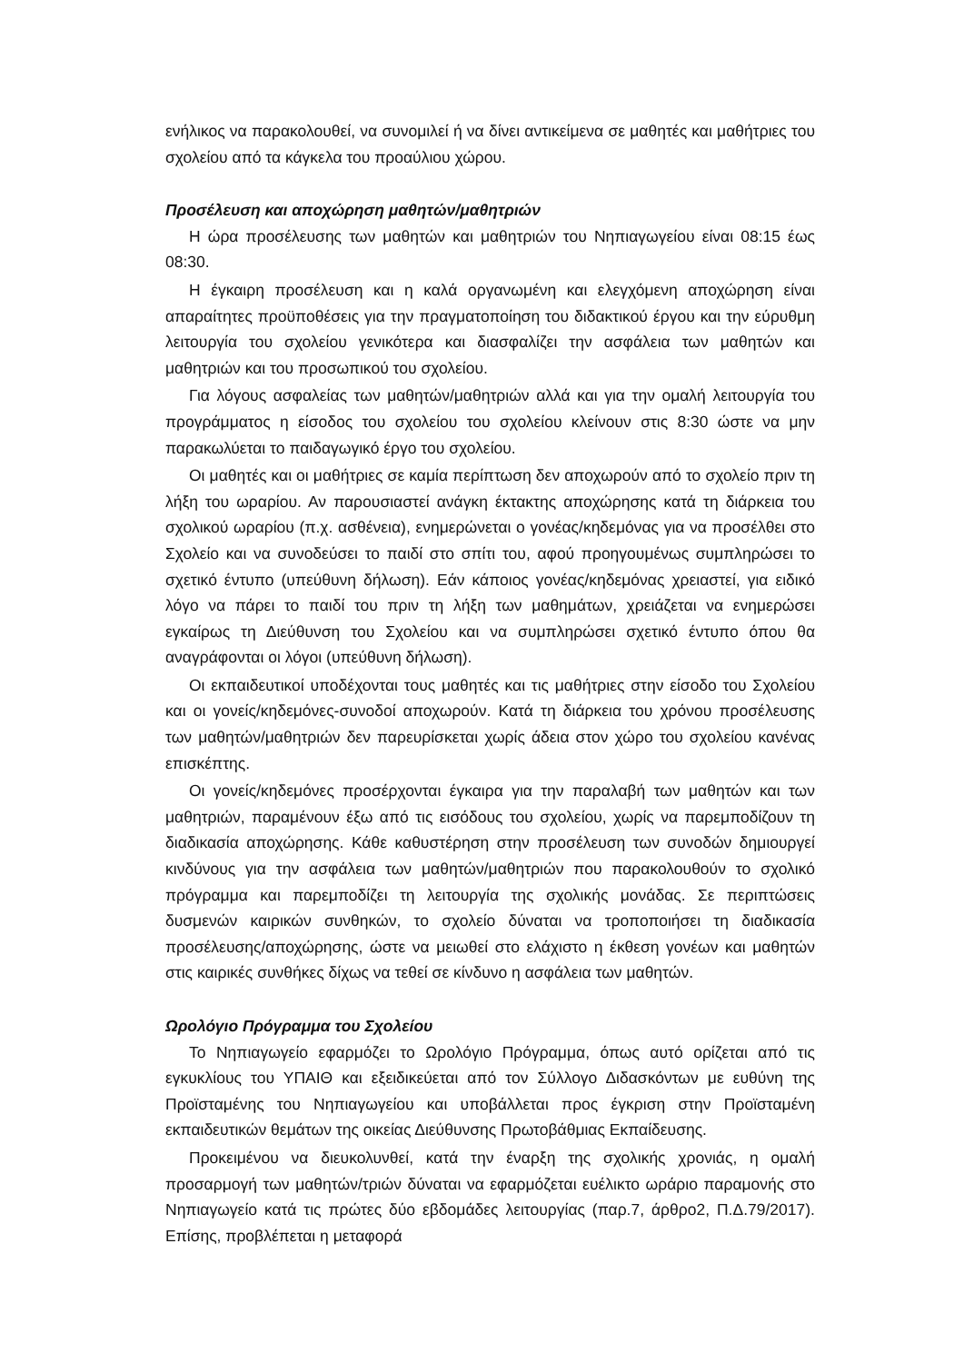ενήλικος να παρακολουθεί, να συνομιλεί ή να δίνει αντικείμενα σε μαθητές και μαθήτριες του σχολείου από τα κάγκελα του προαύλιου χώρου.
Προσέλευση και αποχώρηση μαθητών/μαθητριών
Η ώρα προσέλευσης των μαθητών και μαθητριών του Νηπιαγωγείου είναι 08:15 έως 08:30.
Η έγκαιρη προσέλευση και η καλά οργανωμένη και ελεγχόμενη αποχώρηση είναι απαραίτητες προϋποθέσεις για την πραγματοποίηση του διδακτικού έργου και την εύρυθμη λειτουργία του σχολείου γενικότερα και διασφαλίζει την ασφάλεια των μαθητών και μαθητριών και του προσωπικού του σχολείου.
Για λόγους ασφαλείας των μαθητών/μαθητριών αλλά και για την ομαλή λειτουργία του προγράμματος η είσοδος του σχολείου του σχολείου κλείνουν στις 8:30 ώστε να μην παρακωλύεται το παιδαγωγικό έργο του σχολείου.
Οι μαθητές και οι μαθήτριες σε καμία περίπτωση δεν αποχωρούν από το σχολείο πριν τη λήξη του ωραρίου. Αν παρουσιαστεί ανάγκη έκτακτης αποχώρησης κατά τη διάρκεια του σχολικού ωραρίου (π.χ. ασθένεια), ενημερώνεται ο γονέας/κηδεμόνας για να προσέλθει στο Σχολείο και να συνοδεύσει το παιδί στο σπίτι του, αφού προηγουμένως συμπληρώσει το σχετικό έντυπο (υπεύθυνη δήλωση). Εάν κάποιος γονέας/κηδεμόνας χρειαστεί, για ειδικό λόγο να πάρει το παιδί του πριν τη λήξη των μαθημάτων, χρειάζεται να ενημερώσει εγκαίρως τη Διεύθυνση του Σχολείου και να συμπληρώσει σχετικό έντυπο όπου θα αναγράφονται οι λόγοι (υπεύθυνη δήλωση).
Οι εκπαιδευτικοί υποδέχονται τους μαθητές και τις μαθήτριες στην είσοδο του Σχολείου και οι γονείς/κηδεμόνες-συνοδοί αποχωρούν. Κατά τη διάρκεια του χρόνου προσέλευσης των μαθητών/μαθητριών δεν παρευρίσκεται χωρίς άδεια στον χώρο του σχολείου κανένας επισκέπτης.
Οι γονείς/κηδεμόνες προσέρχονται έγκαιρα για την παραλαβή των μαθητών και των μαθητριών, παραμένουν έξω από τις εισόδους του σχολείου, χωρίς να παρεμποδίζουν τη διαδικασία αποχώρησης. Κάθε καθυστέρηση στην προσέλευση των συνοδών δημιουργεί κινδύνους για την ασφάλεια των μαθητών/μαθητριών που παρακολουθούν το σχολικό πρόγραμμα και παρεμποδίζει τη λειτουργία της σχολικής μονάδας. Σε περιπτώσεις δυσμενών καιρικών συνθηκών, το σχολείο δύναται να τροποποιήσει τη διαδικασία προσέλευσης/αποχώρησης, ώστε να μειωθεί στο ελάχιστο η έκθεση γονέων και μαθητών στις καιρικές συνθήκες δίχως να τεθεί σε κίνδυνο η ασφάλεια των μαθητών.
Ωρολόγιο Πρόγραμμα του Σχολείου
Το Νηπιαγωγείο εφαρμόζει το Ωρολόγιο Πρόγραμμα, όπως αυτό ορίζεται από τις εγκυκλίους του ΥΠΑΙΘ και εξειδικεύεται από τον Σύλλογο Διδασκόντων με ευθύνη της Προϊσταμένης του Νηπιαγωγείου και υποβάλλεται προς έγκριση στην Προϊσταμένη εκπαιδευτικών θεμάτων της οικείας Διεύθυνσης Πρωτοβάθμιας Εκπαίδευσης.
Προκειμένου να διευκολυνθεί, κατά την έναρξη της σχολικής χρονιάς, η ομαλή προσαρμογή των μαθητών/τριών δύναται να εφαρμόζεται ευέλικτο ωράριο παραμονής στο Νηπιαγωγείο κατά τις πρώτες δύο εβδομάδες λειτουργίας (παρ.7, άρθρο2, Π.Δ.79/2017). Επίσης, προβλέπεται η μεταφορά